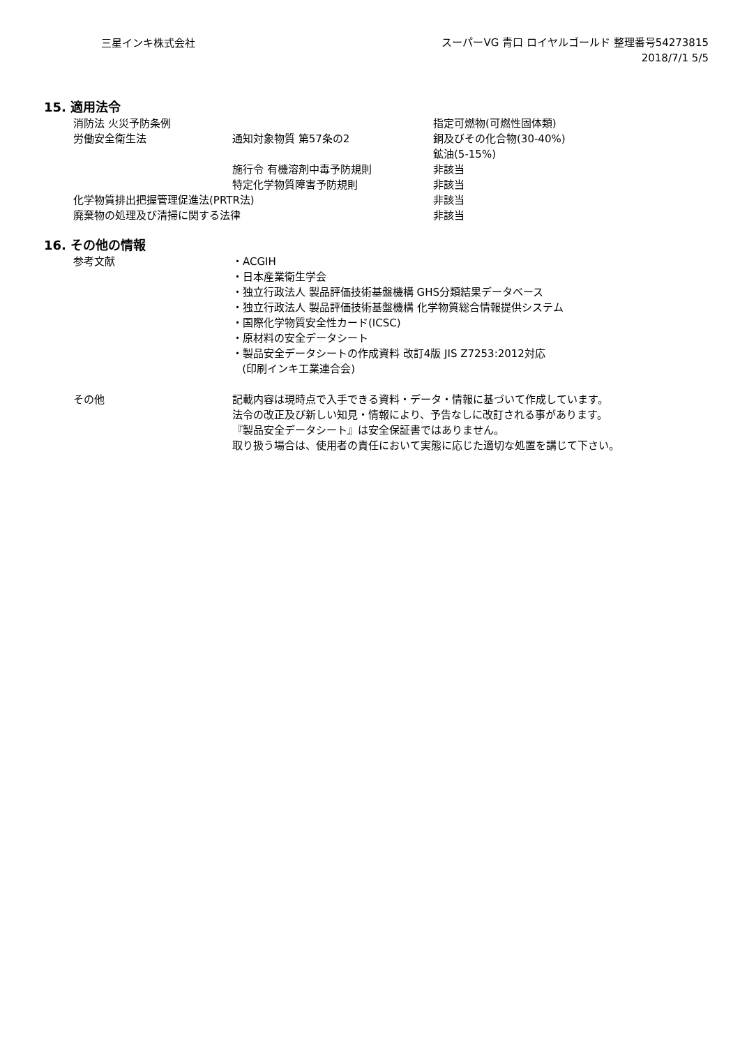三星インキ株式会社
スーパーVG 青口 ロイヤルゴールド 整理番号54273815
2018/7/1 5/5
15. 適用法令
| 消防法 火災予防条例 | | 指定可燃物(可燃性固体類) |
| 労働安全衛生法 | 通知対象物質 第57条の2 | 銅及びその化合物(30-40%) |
| | | 鉱油(5-15%) |
| | 施行令 有機溶剤中毒予防規則 | 非該当 |
| | 特定化学物質障害予防規則 | 非該当 |
| 化学物質排出把握管理促進法(PRTR法) | | 非該当 |
| 廃棄物の処理及び清掃に関する法律 | | 非該当 |
16. その他の情報
| 参考文献 | ・ACGIH ・日本産業衛生学会 ・独立行政法人 製品評価技術基盤機構 GHS分類結果データベース ・独立行政法人 製品評価技術基盤機構 化学物質総合情報提供システム ・国際化学物質安全性カード(ICSC) ・原材料の安全データシート ・製品安全データシートの作成資料 改訂4版 JIS Z7253:2012対応 (印刷インキ工業連合会) |
| その他 | 記載内容は現時点で入手できる資料・データ・情報に基づいて作成しています。 法令の改正及び新しい知見・情報により、予告なしに改訂される事があります。 『製品安全データシート』は安全保証書ではありません。 取り扱う場合は、使用者の責任において実態に応じた適切な処置を講じて下さい。 |